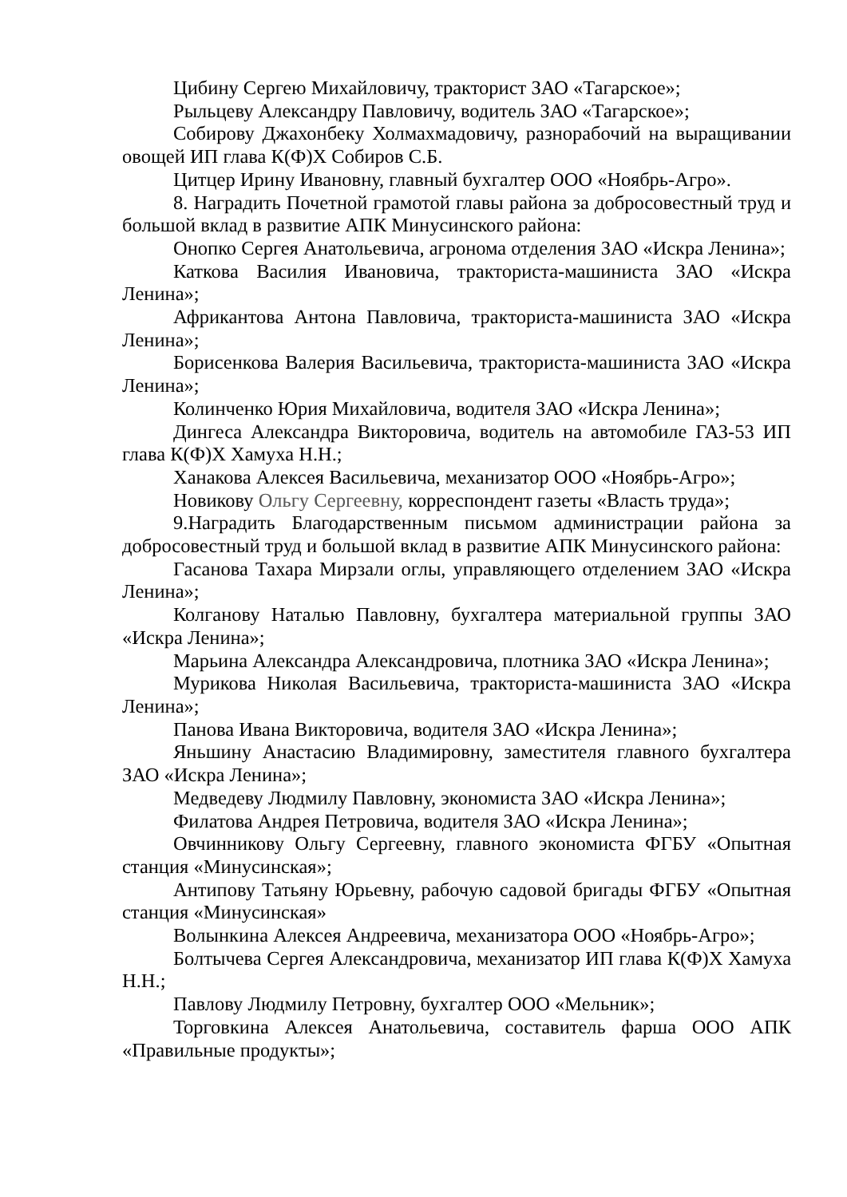Цибину Сергею Михайловичу, тракторист ЗАО «Тагарское»;
Рыльцеву Александру Павловичу, водитель ЗАО «Тагарское»;
Собирову Джахонбеку Холмахмадовичу, разнорабочий на выращивании овощей ИП глава К(Ф)Х Собиров С.Б.
Цитцер Ирину Ивановну, главный бухгалтер ООО «Ноябрь-Агро».
8. Наградить Почетной грамотой главы района за добросовестный труд и большой вклад в развитие АПК Минусинского района:
Онопко Сергея Анатольевича, агронома отделения ЗАО «Искра Ленина»;
Каткова Василия Ивановича, тракториста-машиниста ЗАО «Искра Ленина»;
Африкантова Антона Павловича, тракториста-машиниста ЗАО «Искра Ленина»;
Борисенкова Валерия Васильевича, тракториста-машиниста ЗАО «Искра Ленина»;
Колинченко Юрия Михайловича, водителя ЗАО «Искра Ленина»;
Дингеса Александра Викторовича, водитель на автомобиле ГАЗ-53 ИП глава К(Ф)Х Хамуха Н.Н.;
Ханакова Алексея Васильевича, механизатор ООО «Ноябрь-Агро»;
Новикову Ольгу Сергеевну, корреспондент газеты «Власть труда»;
9.Наградить Благодарственным письмом администрации района за добросовестный труд и большой вклад в развитие АПК Минусинского района:
Гасанова Тахара Мирзали оглы, управляющего отделением ЗАО «Искра Ленина»;
Колганову Наталью Павловну, бухгалтера материальной группы ЗАО «Искра Ленина»;
Марьина Александра Александровича, плотника ЗАО «Искра Ленина»;
Мурикова Николая Васильевича, тракториста-машиниста ЗАО «Искра Ленина»;
Панова Ивана Викторовича, водителя ЗАО «Искра Ленина»;
Яньшину Анастасию Владимировну, заместителя главного бухгалтера ЗАО «Искра Ленина»;
Медведеву Людмилу Павловну, экономиста ЗАО «Искра Ленина»;
Филатова Андрея Петровича, водителя ЗАО «Искра Ленина»;
Овчинникову Ольгу Сергеевну, главного экономиста ФГБУ «Опытная станция «Минусинская»;
Антипову Татьяну Юрьевну, рабочую садовой бригады ФГБУ «Опытная станция «Минусинская»
Волынкина Алексея Андреевича, механизатора ООО «Ноябрь-Агро»;
Болтычева Сергея Александровича, механизатор ИП глава К(Ф)Х Хамуха Н.Н.;
Павлову Людмилу Петровну, бухгалтер ООО «Мельник»;
Торговкина Алексея Анатольевича, составитель фарша ООО АПК «Правильные продукты»;